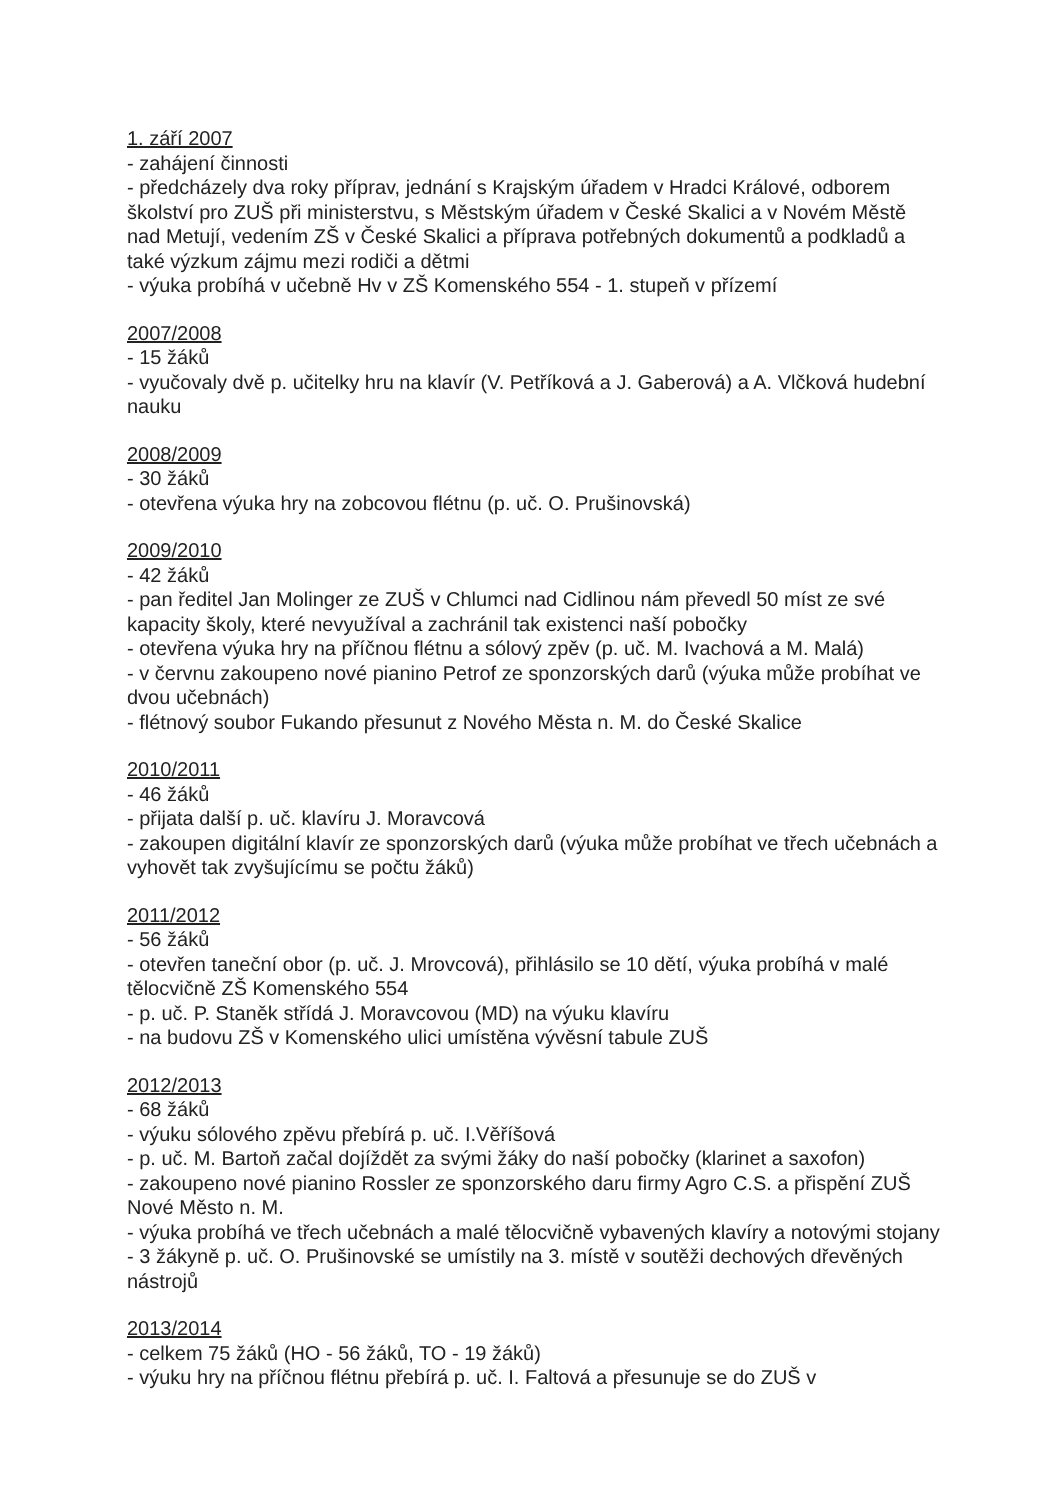1. září 2007
- zahájení činnosti
- předcházely dva roky příprav, jednání s Krajským úřadem v Hradci Králové, odborem školství pro ZUŠ při ministerstvu, s Městským úřadem v České Skalici a v Novém Městě nad Metují, vedením ZŠ v České Skalici a příprava potřebných dokumentů a podkladů a také výzkum zájmu mezi rodiči a dětmi
- výuka probíhá v učebně Hv v ZŠ Komenského 554 - 1. stupeň v přízemí
2007/2008
- 15 žáků
- vyučovaly dvě p. učitelky hru na klavír (V. Petříková a J. Gaberová) a A. Vlčková hudební nauku
2008/2009
- 30 žáků
- otevřena výuka hry na zobcovou flétnu (p. uč. O. Prušinovská)
2009/2010
- 42 žáků
- pan ředitel Jan Molinger ze ZUŠ v Chlumci nad Cidlinou nám převedl 50 míst ze své kapacity školy, které nevyužíval a zachránil tak existenci naší pobočky
- otevřena výuka hry na příčnou flétnu a sólový zpěv (p. uč. M. Ivachová a M. Malá)
- v červnu zakoupeno nové pianino Petrof ze sponzorských darů (výuka může probíhat ve dvou učebnách)
- flétnový soubor Fukando přesunut z Nového Města n. M. do České Skalice
2010/2011
- 46 žáků
- přijata další p. uč. klavíru J. Moravcová
- zakoupen digitální klavír ze sponzorských darů (výuka může probíhat ve třech učebnách a vyhovět tak zvyšujícímu se počtu žáků)
2011/2012
- 56 žáků
- otevřen taneční obor (p. uč. J. Mrovcová), přihlásilo se 10 dětí, výuka probíhá v malé tělocvičně ZŠ Komenského 554
- p. uč. P. Staněk střídá J. Moravcovou (MD) na výuku klavíru
- na budovu ZŠ v Komenského ulici umístěna vývěsní tabule ZUŠ
2012/2013
- 68 žáků
- výuku sólového zpěvu přebírá p. uč. I.Věříšová
- p. uč. M. Bartoň začal dojíždět za svými žáky do naší pobočky (klarinet a saxofon)
- zakoupeno nové pianino Rossler ze sponzorského daru firmy Agro C.S. a přispění ZUŠ Nové Město n. M.
- výuka probíhá ve třech učebnách a malé tělocvičně vybavených klavíry a notovými stojany
- 3 žákyně p. uč. O. Prušinovské se umístily na 3. místě v soutěži dechových dřevěných nástrojů
2013/2014
- celkem 75 žáků (HO - 56 žáků, TO - 19 žáků)
- výuku hry na příčnou flétnu přebírá p. uč. I. Faltová a přesunuje se do ZUŠ v